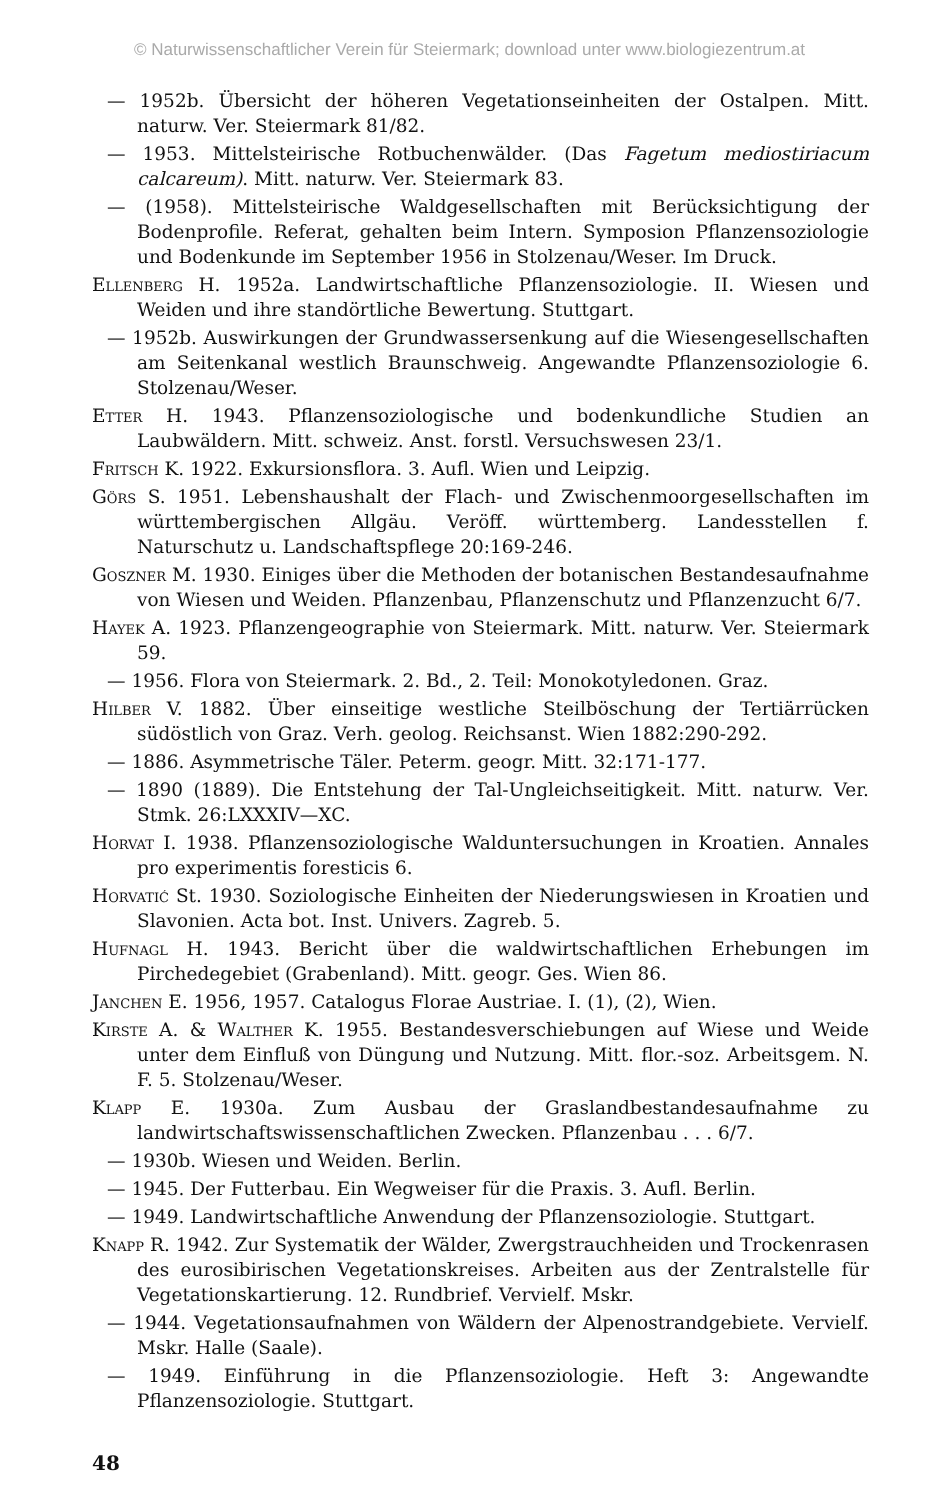© Naturwissenschaftlicher Verein für Steiermark; download unter www.biologiezentrum.at
— 1952b. Übersicht der höheren Vegetationseinheiten der Ostalpen. Mitt. naturw. Ver. Steiermark 81/82.
— 1953. Mittelsteirische Rotbuchenwälder. (Das Fagetum mediostiriacum calcareum). Mitt. naturw. Ver. Steiermark 83.
— (1958). Mittelsteirische Waldgesellschaften mit Berücksichtigung der Bodenprofile. Referat, gehalten beim Intern. Symposion Pflanzensoziologie und Bodenkunde im September 1956 in Stolzenau/Weser. Im Druck.
Ellenberg H. 1952a. Landwirtschaftliche Pflanzensoziologie. II. Wiesen und Weiden und ihre standörtliche Bewertung. Stuttgart.
— 1952b. Auswirkungen der Grundwassersenkung auf die Wiesengesellschaften am Seitenkanal westlich Braunschweig. Angewandte Pflanzensoziologie 6. Stolzenau/Weser.
Etter H. 1943. Pflanzensoziologische und bodenkundliche Studien an Laubwäldern. Mitt. schweiz. Anst. forstl. Versuchswesen 23/1.
Fritsch K. 1922. Exkursionsflora. 3. Aufl. Wien und Leipzig.
Görs S. 1951. Lebenshaushalt der Flach- und Zwischenmoorgesellschaften im württembergischen Allgäu. Veröff. württemberg. Landesstellen f. Naturschutz u. Landschaftspflege 20:169-246.
Goszner M. 1930. Einiges über die Methoden der botanischen Bestandesaufnahme von Wiesen und Weiden. Pflanzenbau, Pflanzenschutz und Pflanzenzucht 6/7.
Hayek A. 1923. Pflanzengeographie von Steiermark. Mitt. naturw. Ver. Steiermark 59.
— 1956. Flora von Steiermark. 2. Bd., 2. Teil: Monokotyledonen. Graz.
Hilber V. 1882. Über einseitige westliche Steilböschung der Tertiärrücken südöstlich von Graz. Verh. geolog. Reichsanst. Wien 1882:290-292.
— 1886. Asymmetrische Täler. Peterm. geogr. Mitt. 32:171-177.
— 1890 (1889). Die Entstehung der Tal-Ungleichseitigkeit. Mitt. naturw. Ver. Stmk. 26:LXXXIV—XC.
Horvat I. 1938. Pflanzensoziologische Waldunt­ersuchungen in Kroatien. Annales pro experimentis foresticis 6.
Horvatić St. 1930. Soziologische Einheiten der Niederungswiesen in Kroatien und Slavonien. Acta bot. Inst. Univers. Zagreb. 5.
Hufnagl H. 1943. Bericht über die waldwirtschaftlichen Erhebungen im Pirchedegebiet (Grabenland). Mitt. geogr. Ges. Wien 86.
Janchen E. 1956, 1957. Catalogus Florae Austriae. I. (1), (2), Wien.
Kirste A. & Walther K. 1955. Bestandesverschiebungen auf Wiese und Weide unter dem Einfluß von Düngung und Nutzung. Mitt. flor.-soz. Arbeitsgem. N. F. 5. Stolzenau/Weser.
Klapp E. 1930a. Zum Ausbau der Graslandbestandesaufnahme zu landwirtschaftswissenschaftlichen Zwecken. Pflanzenbau . . . 6/7.
— 1930b. Wiesen und Weiden. Berlin.
— 1945. Der Futterbau. Ein Wegweiser für die Praxis. 3. Aufl. Berlin.
— 1949. Landwirtschaftliche Anwendung der Pflanzensoziologie. Stuttgart.
Knapp R. 1942. Zur Systematik der Wälder, Zwergstrauchheiden und Trockenrasen des eurosibirischen Vegetationskreises. Arbeiten aus der Zentralstelle für Vegetationskartierung. 12. Rundbrief. Vervielf. Mskr.
— 1944. Vegetationsaufnahmen von Wäldern der Alpenostrandgebiete. Vervielf. Mskr. Halle (Saale).
— 1949. Einführung in die Pflanzensoziologie. Heft 3: Angewandte Pflanzensoziologie. Stuttgart.
48